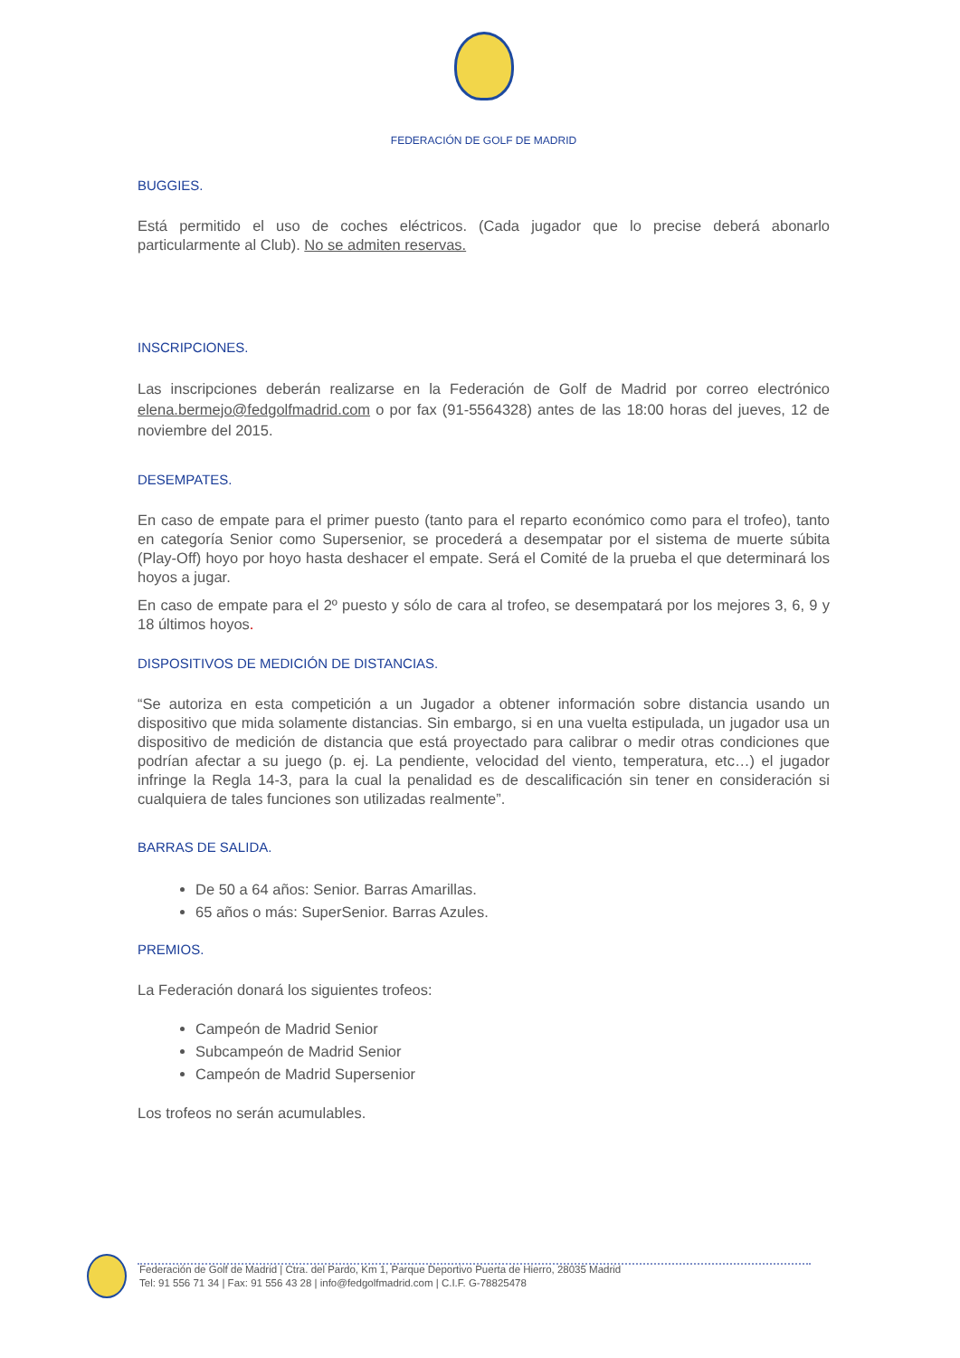FEDERACIÓN DE GOLF DE MADRID
BUGGIES.
Está permitido el uso de coches eléctricos. (Cada jugador que lo precise deberá abonarlo particularmente al Club). No se admiten reservas.
INSCRIPCIONES.
Las inscripciones deberán realizarse en la Federación de Golf de Madrid por correo electrónico elena.bermejo@fedgolfmadrid.com o por fax (91-5564328) antes de las 18:00 horas del jueves, 12 de noviembre del 2015.
DESEMPATES.
En caso de empate para el primer puesto (tanto para el reparto económico como para el trofeo), tanto en categoría Senior como Supersenior, se procederá a desempatar por el sistema de muerte súbita (Play-Off) hoyo por hoyo hasta deshacer el empate. Será el Comité de la prueba el que determinará los hoyos a jugar.
En caso de empate para el 2º puesto y sólo de cara al trofeo, se desempatará por los mejores 3, 6, 9 y 18 últimos hoyos.
DISPOSITIVOS DE MEDICIÓN DE DISTANCIAS.
“Se autoriza en esta competición a un Jugador a obtener información sobre distancia usando un dispositivo que mida solamente distancias. Sin embargo, si en una vuelta estipulada, un jugador usa un dispositivo de medición de distancia que está proyectado para calibrar o medir otras condiciones que podrían afectar a su juego (p. ej. La pendiente, velocidad del viento, temperatura, etc…) el jugador infringe la Regla 14-3, para la cual la penalidad es de descalificación sin tener en consideración si cualquiera de tales funciones son utilizadas realmente”.
BARRAS DE SALIDA.
De 50 a 64 años: Senior. Barras Amarillas.
65 años o más: SuperSenior. Barras Azules.
PREMIOS.
La Federación donará los siguientes trofeos:
Campeón de Madrid Senior
Subcampeón de Madrid Senior
Campeón de Madrid Supersenior
Los trofeos no serán acumulables.
Federación de Golf de Madrid | Ctra. del Pardo, Km 1, Parque Deportivo Puerta de Hierro, 28035 Madrid
Tel: 91 556 71 34 | Fax: 91 556 43 28 | info@fedgolfmadrid.com | C.I.F. G-78825478